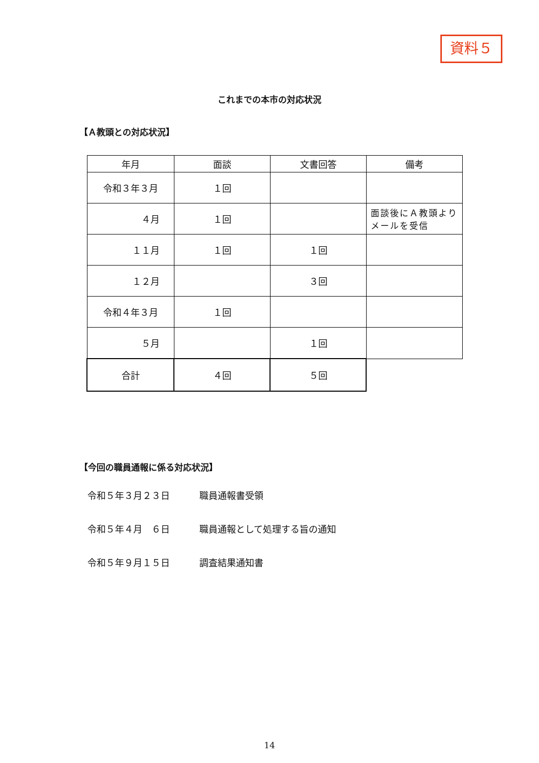資料５
これまでの本市の対応状況
【Ａ教頭との対応状況】
| 年月 | 面談 | 文書回答 | 備考 |
| --- | --- | --- | --- |
| 令和３年３月 | １回 | | |
| ４月 | １回 | | 面談後にＡ教頭よりメールを受信 |
| １１月 | １回 | １回 | |
| １２月 | | ３回 | |
| 令和４年３月 | １回 | | |
| ５月 | | １回 | |
| 合計 | ４回 | ５回 | |
【今回の職員通報に係る対応状況】
令和５年３月２３日 職員通報書受領
令和５年４月　６日 職員通報として処理する旨の通知
令和５年９月１５日 調査結果通知書
14